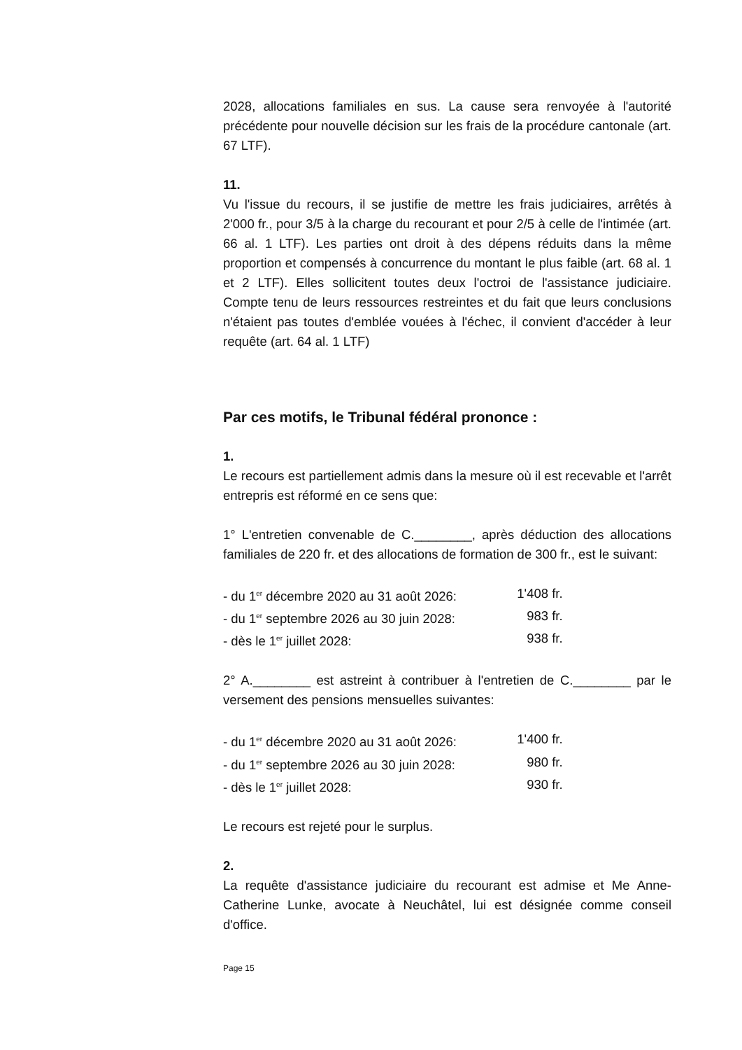2028, allocations familiales en sus. La cause sera renvoyée à l'autorité précédente pour nouvelle décision sur les frais de la procédure cantonale (art. 67 LTF).
11.
Vu l'issue du recours, il se justifie de mettre les frais judiciaires, arrêtés à 2'000 fr., pour 3/5 à la charge du recourant et pour 2/5 à celle de l'intimée (art. 66 al. 1 LTF). Les parties ont droit à des dépens réduits dans la même proportion et compensés à concurrence du montant le plus faible (art. 68 al. 1 et 2 LTF). Elles sollicitent toutes deux l'octroi de l'assistance judiciaire. Compte tenu de leurs ressources restreintes et du fait que leurs conclusions n'étaient pas toutes d'emblée vouées à l'échec, il convient d'accéder à leur requête (art. 64 al. 1 LTF)
Par ces motifs, le Tribunal fédéral prononce :
1.
Le recours est partiellement admis dans la mesure où il est recevable et l'arrêt entrepris est réformé en ce sens que:
1° L'entretien convenable de C.________, après déduction des allocations familiales de 220 fr. et des allocations de formation de 300 fr., est le suivant:
- du 1<sup>er</sup> décembre 2020 au 31 août 2026:
1'408 fr.
- du 1<sup>er</sup> septembre 2026 au 30 juin 2028:
983 fr.
- dès le 1<sup>er</sup> juillet 2028: 938 fr.
2° A.________ est astreint à contribuer à l'entretien de C.________ par le versement des pensions mensuelles suivantes:
- du 1<sup>er</sup> décembre 2020 au 31 août 2026:
1'400 fr.
- du 1<sup>er</sup> septembre 2026 au 30 juin 2028:
980 fr.
- dès le 1<sup>er</sup> juillet 2028: 930 fr.
Le recours est rejeté pour le surplus.
2.
La requête d'assistance judiciaire du recourant est admise et Me Anne-Catherine Lunke, avocate à Neuchâtel, lui est désignée comme conseil d'office.
Page 15